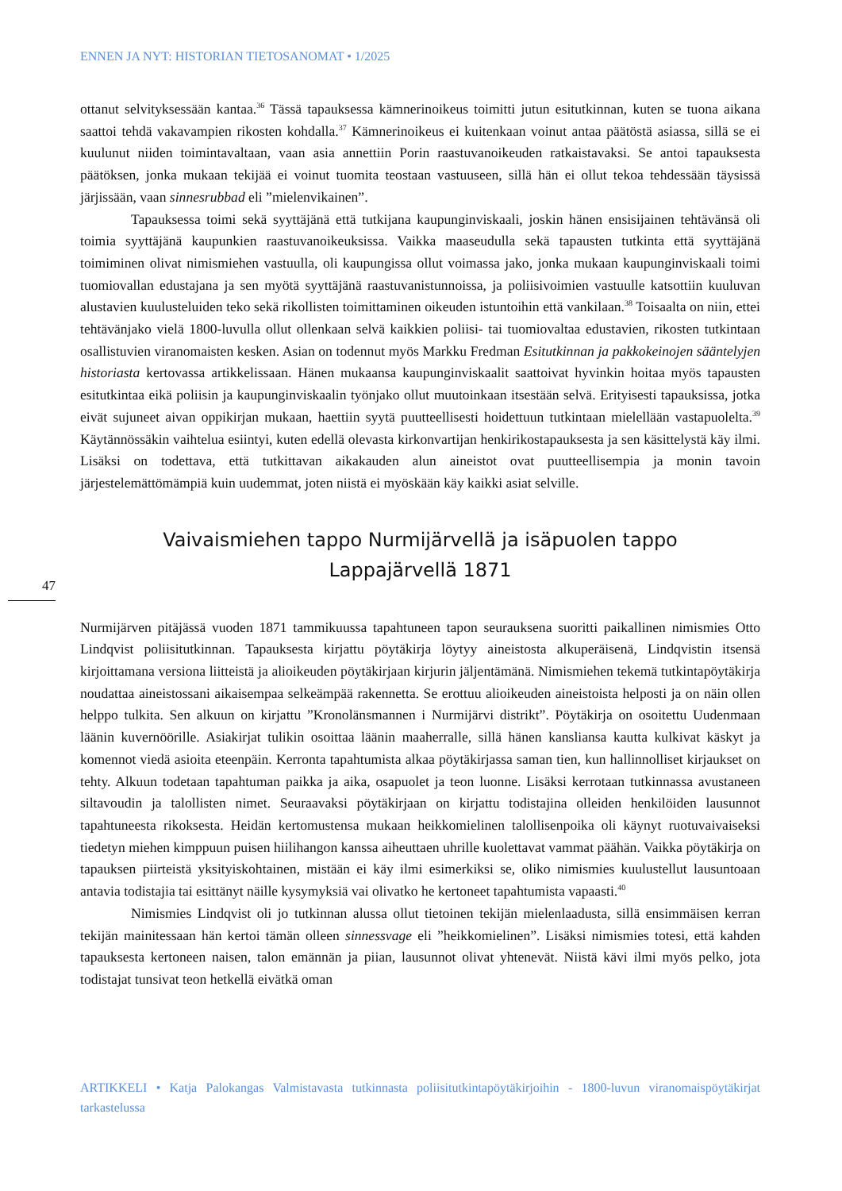ENNEN JA NYT: HISTORIAN TIETOSANOMAT • 1/2025
47
ottanut selvityksessään kantaa.<sup>36</sup> Tässä tapauksessa kämnerinoikeus toimitti jutun esitutkinnan, kuten se tuona aikana saattoi tehdä vakavampien rikosten kohdalla.<sup>37</sup> Kämnerinoikeus ei kuitenkaan voinut antaa päätöstä asiassa, sillä se ei kuulunut niiden toimintavaltaan, vaan asia annettiin Porin raastuvanoikeuden ratkaistavaksi. Se antoi tapauksesta päätöksen, jonka mukaan tekijää ei voinut tuomita teostaan vastuuseen, sillä hän ei ollut tekoa tehdessään täysissä järjissään, vaan sinnesrubbad eli ”mielenvikainen”.
Tapauksessa toimi sekä syyttäjänä että tutkijana kaupunginviskaali, joskin hänen ensisijainen tehtävänsä oli toimia syyttäjänä kaupunkien raastuvanoikeuksissa. Vaikka maaseudulla sekä tapausten tutkinta että syyttäjänä toimiminen olivat nimismiehen vastuulla, oli kaupungissa ollut voimassa jako, jonka mukaan kaupunginviskaali toimi tuomiovallan edustajana ja sen myötä syyttäjänä raastuvanistunnoissa, ja poliisivoimien vastuulle katsottiin kuuluvan alustavien kuulusteluiden teko sekä rikollisten toimittaminen oikeuden istuntoihin että vankilaan.<sup>38</sup> Toisaalta on niin, ettei tehtävänjako vielä 1800-luvulla ollut ollenkaan selvä kaikkien poliisi- tai tuomiovaltaa edustavien, rikosten tutkintaan osallistuvien viranomaisten kesken. Asian on todennut myös Markku Fredman Esitutkinnan ja pakkokeinojen sääntelyjen historiasta kertovassa artikkelissaan. Hänen mukaansa kaupunginviskaalit saattoivat hyvinkin hoitaa myös tapausten esitutkintaa eikä poliisin ja kaupunginviskaalin työnjako ollut muutoinkaan itsestään selvä. Erityisesti tapauksissa, jotka eivät sujuneet aivan oppikirjan mukaan, haettiin syytä puutteellisesti hoidettuun tutkintaan mielellään vastapuolelta.<sup>39</sup> Käytännössäkin vaihtelua esiintyi, kuten edellä olevasta kirkonvartijan henkirikostapauksesta ja sen käsittelystä käy ilmi. Lisäksi on todettava, että tutkittavan aikakauden alun aineistot ovat puutteellisempia ja monin tavoin järjestelemättömämpiä kuin uudemmat, joten niistä ei myöskään käy kaikki asiat selville.
Vaivaismiehen tappo Nurmijärvellä ja isäpuolen tappo
Lappajärvellä 1871
Nurmijärven pitäjässä vuoden 1871 tammikuussa tapahtuneen tapon seurauksena suoritti paikallinen nimismies Otto Lindqvist poliisitutkinnan. Tapauksesta kirjattu pöytäkirja löytyy aineistosta alkuperäisenä, Lindqvistin itsensä kirjoittamana versiona liitteistä ja alioikeuden pöytäkirjaan kirjurin jäljentämänä. Nimismiehen tekemä tutkintapöytäkirja noudattaa aineistossani aikaisempaa selkeämpää rakennetta. Se erottuu alioikeuden aineistoista helposti ja on näin ollen helppo tulkita. Sen alkuun on kirjattu ”Kronolänsmannen i Nurmijärvi distrikt”. Pöytäkirja on osoitettu Uudenmaan läänin kuvernöörille. Asiakirjat tulikin osoittaa läänin maaherralle, sillä hänen kansliansa kautta kulkivat käskyt ja komennot viedä asioita eteenpäin. Kerronta tapahtumista alkaa pöytäkirjassa saman tien, kun hallinnolliset kirjaukset on tehty. Alkuun todetaan tapahtuman paikka ja aika, osapuolet ja teon luonne. Lisäksi kerrotaan tutkinnassa avustaneen siltavoudin ja talollisten nimet. Seuraavaksi pöytäkirjaan on kirjattu todistajina olleiden henkilöiden lausunnot tapahtuneesta rikoksesta. Heidän kertomustensa mukaan heikkomielinen talollisenpoika oli käynyt ruotuvaivaiseksi tiedetyn miehen kimppuun puisen hiilihangon kanssa aiheuttaen uhrille kuolettavat vammat päähän. Vaikka pöytäkirja on tapauksen piirteistä yksityiskohtainen, mistään ei käy ilmi esimerkiksi se, oliko nimismies kuulustellut lausuntoaan antavia todistajia tai esittänyt näille kysymyksiä vai olivatko he kertoneet tapahtumista vapaasti.<sup>40</sup>
Nimismies Lindqvist oli jo tutkinnan alussa ollut tietoinen tekijän mielenlaadusta, sillä ensimmäisen kerran tekijän mainitessaan hän kertoi tämän olleen sinnessvage eli ”heikkomielinen”. Lisäksi nimismies totesi, että kahden tapauksesta kertoneen naisen, talon emännän ja piian, lausunnot olivat yhtenevät. Niistä kävi ilmi myös pelko, jota todistajat tunsivat teon hetkellä eivätkä oman
ARTIKKELI • Katja Palokangas Valmistavasta tutkinnasta poliisitutkintapöytäkirjoihin - 1800-luvun viranomaispöytäkirjat tarkastelussa